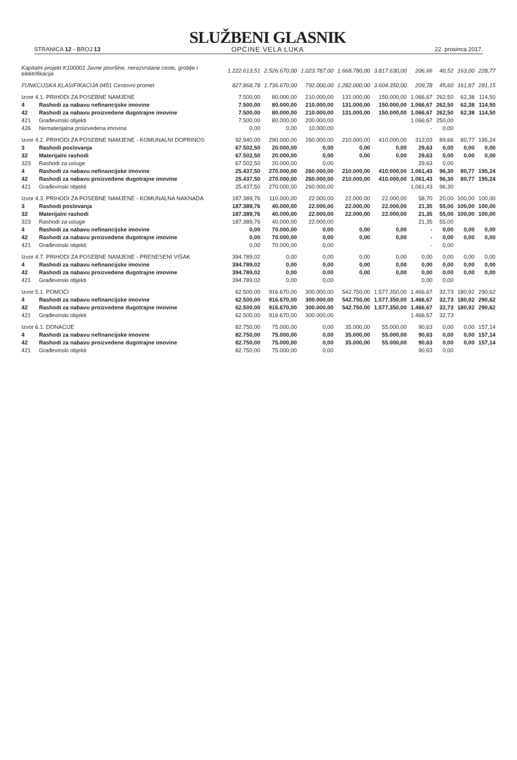STRANICA 12 - BROJ 13
SLUŽBENI GLASNIK
OPĆINE VELA LUKA
22. prosinca 2017.
| Kapitalni projekt K100001 Javne površine, nerazvrstane ceste, groblje i elektrifikacija | | 1.222.613,51 | 2.526.670,00 | 1.023.787,00 | 1.668.780,00 | 3.817.630,00 | 206,66 | 40,52 | 163,00 | 228,77 |
| FUNKCIJSKA KLASIFIKACIJA 0451 Cestovni promet | | 827.868,78 | 1.736.670,00 | 792.000,00 | 1.282.000,00 | 3.604.350,00 | 209,78 | 45,60 | 161,87 | 281,15 |
| Izvor 4.1. PRIHODI ZA POSEBNE NAMJENE | | 7.500,00 | 80.000,00 | 210.000,00 | 131.000,00 | 150.000,00 | 1.066,67 | 262,50 | 62,38 | 114,50 |
| 4 | Rashodi za nabavu nefinancijske imovine | 7.500,00 | 80.000,00 | 210.000,00 | 131.000,00 | 150.000,00 | 1.066,67 | 262,50 | 62,38 | 114,50 |
| 42 | Rashodi za nabavu proizvedene dugotrajne imovine | 7.500,00 | 80.000,00 | 210.000,00 | 131.000,00 | 150.000,00 | 1.066,67 | 262,50 | 62,38 | 114,50 |
| 421 | Građevinski objekti | 7.500,00 | 80.000,00 | 200.000,00 | | | 1.066,67 | 250,00 | | |
| 426 | Nematerijalna proizvedena imovina | 0,00 | 0,00 | 10.000,00 | | | - | 0,00 | | |
| Izvor 4.2. PRIHODI ZA POSEBNE NAMJENE - KOMUNALNI DOPRINOS | | 92.940,00 | 290.000,00 | 260.000,00 | 210.000,00 | 410.000,00 | 312,03 | 89,66 | 80,77 | 195,24 |
| 3 | Rashodi poslovanja | 67.502,50 | 20.000,00 | 0,00 | 0,00 | 0,00 | 29,63 | 0,00 | 0,00 | 0,00 |
| 32 | Materijalni rashodi | 67.502,50 | 20.000,00 | 0,00 | 0,00 | 0,00 | 29,63 | 0,00 | 0,00 | 0,00 |
| 323 | Rashodi za usluge | 67.502,50 | 20.000,00 | 0,00 | | | 29,63 | 0,00 | | |
| 4 | Rashodi za nabavu nefinancijske imovine | 25.437,50 | 270.000,00 | 260.000,00 | 210.000,00 | 410.000,00 | 1.061,43 | 96,30 | 80,77 | 195,24 |
| 42 | Rashodi za nabavu proizvedene dugotrajne imovine | 25.437,50 | 270.000,00 | 260.000,00 | 210.000,00 | 410.000,00 | 1.061,43 | 96,30 | 80,77 | 195,24 |
| 421 | Građevinski objekti | 25.437,50 | 270.000,00 | 260.000,00 | | | 1.061,43 | 96,30 | | |
| Izvor 4.3. PRIHODI ZA POSEBNE NAMJENE - KOMUNALNA NAKNADA | | 187.389,76 | 110.000,00 | 22.000,00 | 22.000,00 | 22.000,00 | 58,70 | 20,00 | 100,00 | 100,00 |
| 3 | Rashodi poslovanja | 187.389,76 | 40.000,00 | 22.000,00 | 22.000,00 | 22.000,00 | 21,35 | 55,00 | 100,00 | 100,00 |
| 32 | Materijalni rashodi | 187.389,76 | 40.000,00 | 22.000,00 | 22.000,00 | 22.000,00 | 21,35 | 55,00 | 100,00 | 100,00 |
| 323 | Rashodi za usluge | 187.389,76 | 40.000,00 | 22.000,00 | | | 21,35 | 55,00 | | |
| 4 | Rashodi za nabavu nefinancijske imovine | 0,00 | 70.000,00 | 0,00 | 0,00 | 0,00 | - | 0,00 | 0,00 | 0,00 |
| 42 | Rashodi za nabavu proizvedene dugotrajne imovine | 0,00 | 70.000,00 | 0,00 | 0,00 | 0,00 | - | 0,00 | 0,00 | 0,00 |
| 421 | Građevinski objekti | 0,00 | 70.000,00 | 0,00 | | | - | 0,00 | | |
| Izvor 4.7. PRIHODI ZA POSEBNE NAMJENE - PRENESENI VIŠAK | | 394.789,02 | 0,00 | 0,00 | 0,00 | 0,00 | 0,00 | 0,00 | 0,00 | 0,00 |
| 4 | Rashodi za nabavu nefinancijske imovine | 394.789,02 | 0,00 | 0,00 | 0,00 | 0,00 | 0,00 | 0,00 | 0,00 | 0,00 |
| 42 | Rashodi za nabavu proizvedene dugotrajne imovine | 394.789,02 | 0,00 | 0,00 | 0,00 | 0,00 | 0,00 | 0,00 | 0,00 | 0,00 |
| 421 | Građevinski objekti | 394.789,02 | 0,00 | 0,00 | | | 0,00 | 0,00 | | |
| Izvor 5.1. POMOĆI | | 62.500,00 | 916.670,00 | 300.000,00 | 542.750,00 | 1.577.350,00 | 1.466,67 | 32,73 | 180,92 | 290,62 |
| 4 | Rashodi za nabavu nefinancijske imovine | 62.500,00 | 916.670,00 | 300.000,00 | 542.750,00 | 1.577.350,00 | 1.466,67 | 32,73 | 180,92 | 290,62 |
| 42 | Rashodi za nabavu proizvedene dugotrajne imovine | 62.500,00 | 916.670,00 | 300.000,00 | 542.750,00 | 1.577.350,00 | 1.466,67 | 32,73 | 180,92 | 290,62 |
| 421 | Građevinski objekti | 62.500,00 | 916.670,00 | 300.000,00 | | | 1.466,67 | 32,73 | | |
| Izvor 6.1. DONACIJE | | 82.750,00 | 75.000,00 | 0,00 | 35.000,00 | 55.000,00 | 90,63 | 0,00 | 0,00 | 157,14 |
| 4 | Rashodi za nabavu nefinancijske imovine | 82.750,00 | 75.000,00 | 0,00 | 35.000,00 | 55.000,00 | 90,63 | 0,00 | 0,00 | 157,14 |
| 42 | Rashodi za nabavu proizvedene dugotrajne imovine | 82.750,00 | 75.000,00 | 0,00 | 35.000,00 | 55.000,00 | 90,63 | 0,00 | 0,00 | 157,14 |
| 421 | Građevinski objekti | 82.750,00 | 75.000,00 | 0,00 | | | 90,63 | 0,00 | | |